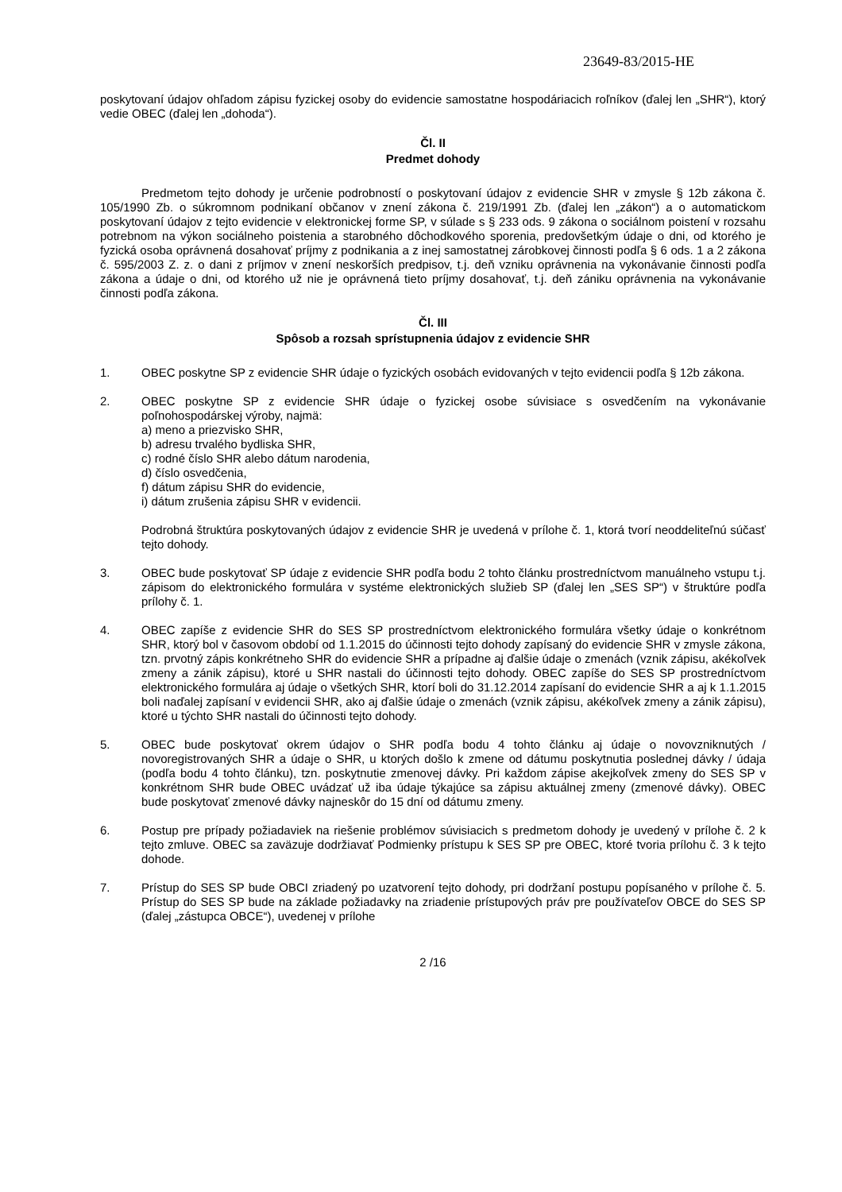23649-83/2015-HE
poskytovaní údajov ohľadom zápisu fyzickej osoby do evidencie samostatne hospodáriacich roľníkov (ďalej len „SHR“), ktorý vedie OBEC (ďalej len „dohoda“).
Čl. II
Predmet dohody
Predmetom tejto dohody je určenie podrobností o poskytovaní údajov z evidencie SHR v zmysle § 12b zákona č. 105/1990 Zb. o súkromnom podnikaní občanov v znení zákona č. 219/1991 Zb. (ďalej len „zákon“) a o automatickom poskytovaní údajov z tejto evidencie v elektronickej forme SP, v súlade s § 233 ods. 9 zákona o sociálnom poistení v rozsahu potrebnom na výkon sociálneho poistenia a starobného dôchodkového sporenia, predovšetkým údaje o dni, od ktorého je fyzická osoba oprávnená dosahovať príjmy z podnikania a z inej samostatnej zárobkovej činnosti podľa § 6 ods. 1 a 2 zákona č. 595/2003 Z. z. o dani z príjmov v znení neskorších predpisov, t.j. deň vzniku oprávnenia na vykonávanie činnosti podľa zákona a údaje o dni, od ktorého už nie je oprávnená tieto príjmy dosahovať, t.j. deň zániku oprávnenia na vykonávanie činnosti podľa zákona.
Čl. III
Spôsob a rozsah sprístupnenia údajov z evidencie SHR
1. OBEC poskytne SP z evidencie SHR údaje o fyzických osobách evidovaných v tejto evidencii podľa § 12b zákona.
2. OBEC poskytne SP z evidencie SHR údaje o fyzickej osobe súvisiace s osvedčením na vykonávanie poľnohospodárskej výroby, najmä:
a) meno a priezvisko SHR,
b) adresu trvalého bydliska SHR,
c) rodné číslo SHR alebo dátum narodenia,
d) číslo osvedčenia,
f) dátum zápisu SHR do evidencie,
i) dátum zrušenia zápisu SHR v evidencii.
Podrobná štruktúra poskytovaných údajov z evidencie SHR je uvedená v prílohe č. 1, ktorá tvorí neoddeliteľnú súčasť tejto dohody.
3. OBEC bude poskytovať SP údaje z evidencie SHR podľa bodu 2 tohto článku prostredníctvom manuálneho vstupu t.j. zápisom do elektronického formulára v systéme elektronických služieb SP (ďalej len „SES SP“) v štruktúre podľa prílohy č. 1.
4. OBEC zapíše z evidencie SHR do SES SP prostredníctvom elektronického formulára všetky údaje o konkrétnom SHR, ktorý bol v časovom období od 1.1.2015 do účinnosti tejto dohody zapísaný do evidencie SHR v zmysle zákona, tzn. prvotný zápis konkrétneho SHR do evidencie SHR a prípadne aj ďalšie údaje o zmenách (vznik zápisu, akékoľvek zmeny a zánik zápisu), ktoré u SHR nastali do účinnosti tejto dohody. OBEC zapíše do SES SP prostredníctvom elektronického formulára aj údaje o všetkých SHR, ktorí boli do 31.12.2014 zapísaní do evidencie SHR a aj k 1.1.2015 boli naďalej zapísaní v evidencii SHR, ako aj ďalšie údaje o zmenách (vznik zápisu, akékoľvek zmeny a zánik zápisu), ktoré u týchto SHR nastali do účinnosti tejto dohody.
5. OBEC bude poskytovať okrem údajov o SHR podľa bodu 4 tohto článku aj údaje o novovzniknutých / novoregistrovaných SHR a údaje o SHR, u ktorých došlo k zmene od dátumu poskytnutia poslednej dávky / údaja (podľa bodu 4 tohto článku), tzn. poskytnutie zmenovej dávky. Pri každom zápise akejkoľvek zmeny do SES SP v konkrétnom SHR bude OBEC uvádzať už iba údaje týkajúce sa zápisu aktuálnej zmeny (zmenové dávky). OBEC bude poskytovať zmenové dávky najneskôr do 15 dní od dátumu zmeny.
6. Postup pre prípady požiadaviek na riešenie problémov súvisiacich s predmetom dohody je uvedený v prílohe č. 2 k tejto zmluve. OBEC sa zaväzuje dodržiavať Podmienky prístupu k SES SP pre OBEC, ktoré tvoria prílohu č. 3 k tejto dohode.
7. Prístup do SES SP bude OBCI zriadený po uzatvorení tejto dohody, pri dodržaní postupu popísaného v prílohe č. 5. Prístup do SES SP bude na základe požiadavky na zriadenie prístupových práv pre používateľov OBCE do SES SP (ďalej „zástupca OBCE“), uvedenej v prílohe
2 /16